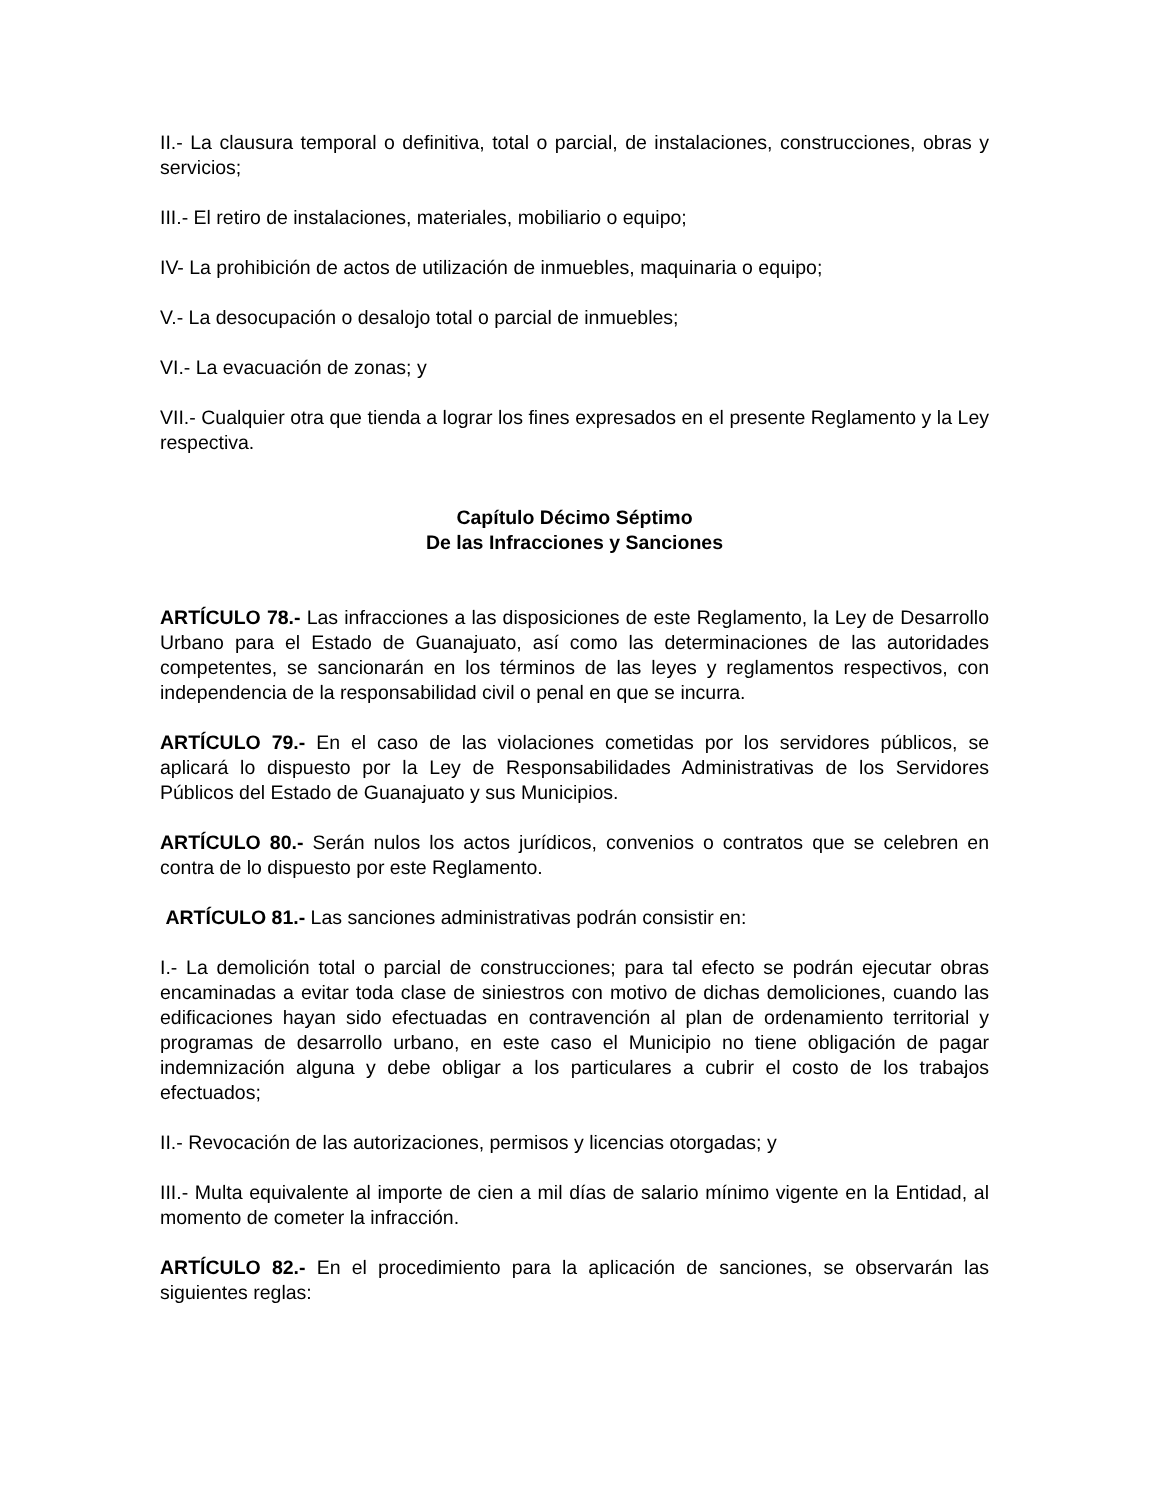II.- La clausura temporal o definitiva, total o parcial, de instalaciones, construcciones, obras y servicios;
III.- El retiro de instalaciones, materiales, mobiliario o equipo;
IV- La prohibición de actos de utilización de inmuebles, maquinaria o equipo;
V.- La desocupación o desalojo total o parcial de inmuebles;
VI.- La evacuación de zonas; y
VII.- Cualquier otra que tienda a lograr los fines expresados en el presente Reglamento y la Ley respectiva.
Capítulo Décimo Séptimo
De las Infracciones y Sanciones
ARTÍCULO 78.- Las infracciones a las disposiciones de este Reglamento, la Ley de Desarrollo Urbano para el Estado de Guanajuato, así como las determinaciones de las autoridades competentes, se sancionarán en los términos de las leyes y reglamentos respectivos, con independencia de la responsabilidad civil o penal en que se incurra.
ARTÍCULO 79.- En el caso de las violaciones cometidas por los servidores públicos, se aplicará lo dispuesto por la Ley de Responsabilidades Administrativas de los Servidores Públicos del Estado de Guanajuato y sus Municipios.
ARTÍCULO 80.- Serán nulos los actos jurídicos, convenios o contratos que se celebren en contra de lo dispuesto por este Reglamento.
ARTÍCULO 81.- Las sanciones administrativas podrán consistir en:
I.- La demolición total o parcial de construcciones; para tal efecto se podrán ejecutar obras encaminadas a evitar toda clase de siniestros con motivo de dichas demoliciones, cuando las edificaciones hayan sido efectuadas en contravención al plan de ordenamiento territorial y programas de desarrollo urbano, en este caso el Municipio no tiene obligación de pagar indemnización alguna y debe obligar a los particulares a cubrir el costo de los trabajos efectuados;
II.- Revocación de las autorizaciones, permisos y licencias otorgadas; y
III.- Multa equivalente al importe de cien a mil días de salario mínimo vigente en la Entidad, al momento de cometer la infracción.
ARTÍCULO 82.- En el procedimiento para la aplicación de sanciones, se observarán las siguientes reglas: